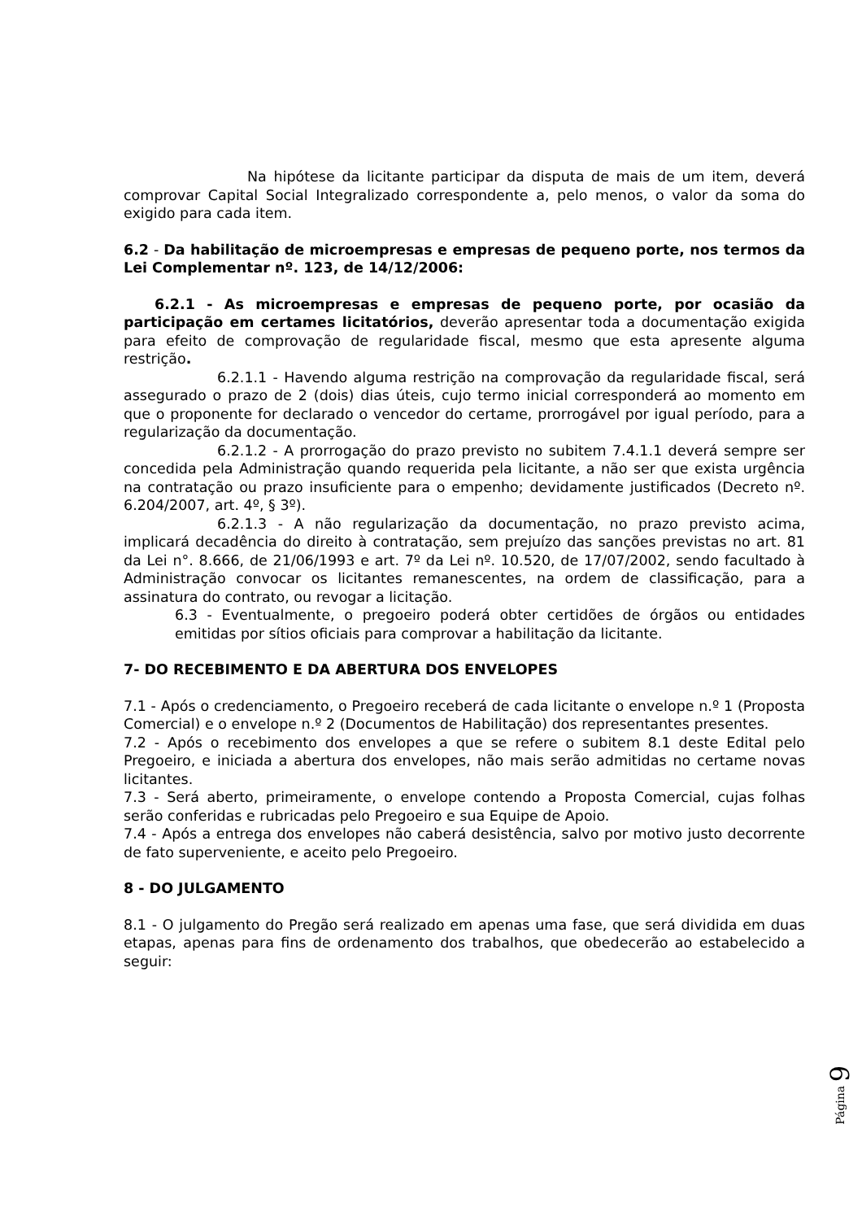Na hipótese da licitante participar da disputa de mais de um item, deverá comprovar Capital Social Integralizado correspondente a, pelo menos, o valor da soma do exigido para cada item.
6.2 - Da habilitação de microempresas e empresas de pequeno porte, nos termos da Lei Complementar nº. 123, de 14/12/2006:
6.2.1 - As microempresas e empresas de pequeno porte, por ocasião da participação em certames licitatórios, deverão apresentar toda a documentação exigida para efeito de comprovação de regularidade fiscal, mesmo que esta apresente alguma restrição.
6.2.1.1 - Havendo alguma restrição na comprovação da regularidade fiscal, será assegurado o prazo de 2 (dois) dias úteis, cujo termo inicial corresponderá ao momento em que o proponente for declarado o vencedor do certame, prorrogável por igual período, para a regularização da documentação.
6.2.1.2 - A prorrogação do prazo previsto no subitem 7.4.1.1 deverá sempre ser concedida pela Administração quando requerida pela licitante, a não ser que exista urgência na contratação ou prazo insuficiente para o empenho; devidamente justificados (Decreto nº. 6.204/2007, art. 4º, § 3º).
6.2.1.3 - A não regularização da documentação, no prazo previsto acima, implicará decadência do direito à contratação, sem prejuízo das sanções previstas no art. 81 da Lei n°. 8.666, de 21/06/1993 e art. 7º da Lei nº. 10.520, de 17/07/2002, sendo facultado à Administração convocar os licitantes remanescentes, na ordem de classificação, para a assinatura do contrato, ou revogar a licitação.
6.3 - Eventualmente, o pregoeiro poderá obter certidões de órgãos ou entidades emitidas por sítios oficiais para comprovar a habilitação da licitante.
7- DO RECEBIMENTO E DA ABERTURA DOS ENVELOPES
7.1 - Após o credenciamento, o Pregoeiro receberá de cada licitante o envelope n.º 1 (Proposta Comercial) e o envelope n.º 2 (Documentos de Habilitação) dos representantes presentes.
7.2 - Após o recebimento dos envelopes a que se refere o subitem 8.1 deste Edital pelo Pregoeiro, e iniciada a abertura dos envelopes, não mais serão admitidas no certame novas licitantes.
7.3 - Será aberto, primeiramente, o envelope contendo a Proposta Comercial, cujas folhas serão conferidas e rubricadas pelo Pregoeiro e sua Equipe de Apoio.
7.4 - Após a entrega dos envelopes não caberá desistência, salvo por motivo justo decorrente de fato superveniente, e aceito pelo Pregoeiro.
8 - DO JULGAMENTO
8.1 - O julgamento do Pregão será realizado em apenas uma fase, que será dividida em duas etapas, apenas para fins de ordenamento dos trabalhos, que obedecerão ao estabelecido a seguir:
Página 9